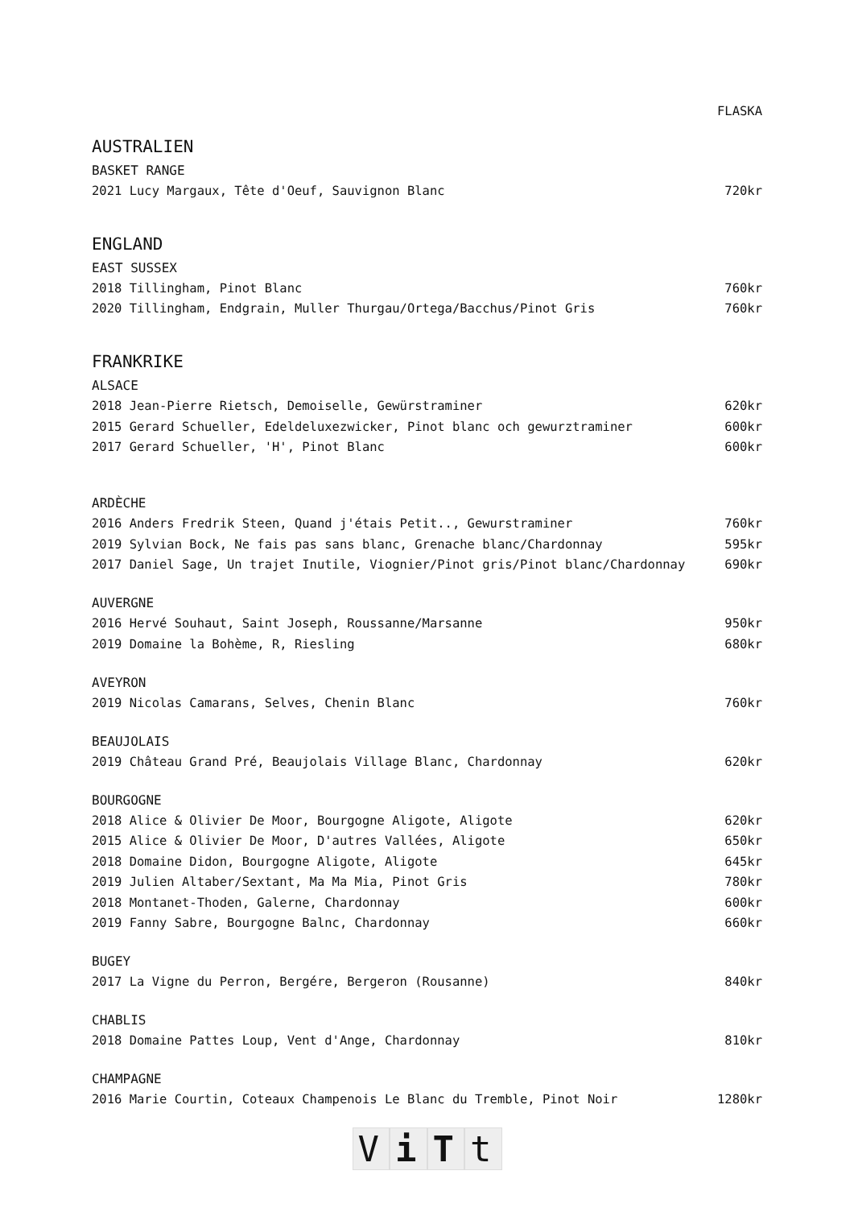| | FLASKA |
| AUSTRALIEN | |
| BASKET RANGE | |
| 2021 Lucy Margaux, Tête d'Oeuf, Sauvignon Blanc | 720kr |
| ENGLAND | |
| EAST SUSSEX | |
| 2018 Tillingham, Pinot Blanc | 760kr |
| 2020 Tillingham, Endgrain, Muller Thurgau/Ortega/Bacchus/Pinot Gris | 760kr |
| FRANKRIKE | |
| ALSACE | |
| 2018 Jean-Pierre Rietsch, Demoiselle, Gewürstraminer | 620kr |
| 2015 Gerard Schueller, Edeldeluxezwicker, Pinot blanc och gewurztraminer | 600kr |
| 2017 Gerard Schueller, 'H', Pinot Blanc | 600kr |
| ARDÈCHE | |
| 2016 Anders Fredrik Steen, Quand j'étais Petit.., Gewurstraminer | 760kr |
| 2019 Sylvian Bock, Ne fais pas sans blanc, Grenache blanc/Chardonnay | 595kr |
| 2017 Daniel Sage, Un trajet Inutile, Viognier/Pinot gris/Pinot blanc/Chardonnay | 690kr |
| AUVERGNE | |
| 2016 Hervé Souhaut, Saint Joseph, Roussanne/Marsanne | 950kr |
| 2019 Domaine la Bohème, R, Riesling | 680kr |
| AVEYRON | |
| 2019 Nicolas Camarans, Selves, Chenin Blanc | 760kr |
| BEAUJOLAIS | |
| 2019 Château Grand Pré, Beaujolais Village Blanc, Chardonnay | 620kr |
| BOURGOGNE | |
| 2018 Alice & Olivier De Moor, Bourgogne Aligote, Aligote | 620kr |
| 2015 Alice & Olivier De Moor, D'autres Vallées, Aligote | 650kr |
| 2018 Domaine Didon, Bourgogne Aligote, Aligote | 645kr |
| 2019 Julien Altaber/Sextant, Ma Ma Mia, Pinot Gris | 780kr |
| 2018 Montanet-Thoden, Galerne, Chardonnay | 600kr |
| 2019 Fanny Sabre, Bourgogne Balnc, Chardonnay | 660kr |
| BUGEY | |
| 2017 La Vigne du Perron, Bergére, Bergeron (Rousanne) | 840kr |
| CHABLIS | |
| 2018 Domaine Pattes Loup, Vent d'Ange, Chardonnay | 810kr |
| CHAMPAGNE | |
| 2016 Marie Courtin, Coteaux Champenois Le Blanc du Tremble, Pinot Noir | 1280kr |
ViTt